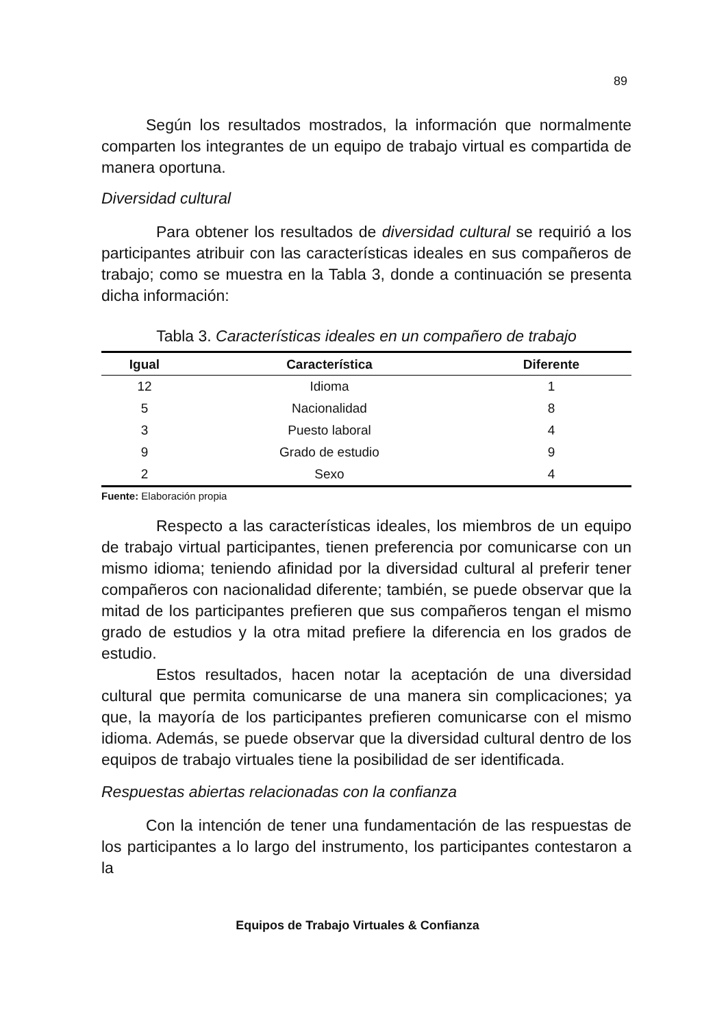89
Según los resultados mostrados, la información que normalmente comparten los integrantes de un equipo de trabajo virtual es compartida de manera oportuna.
Diversidad cultural
Para obtener los resultados de diversidad cultural se requirió a los participantes atribuir con las características ideales en sus compañeros de trabajo; como se muestra en la Tabla 3, donde a continuación se presenta dicha información:
Tabla 3. Características ideales en un compañero de trabajo
| Igual | Característica | Diferente |
| --- | --- | --- |
| 12 | Idioma | 1 |
| 5 | Nacionalidad | 8 |
| 3 | Puesto laboral | 4 |
| 9 | Grado de estudio | 9 |
| 2 | Sexo | 4 |
Fuente: Elaboración propia
Respecto a las características ideales, los miembros de un equipo de trabajo virtual participantes, tienen preferencia por comunicarse con un mismo idioma; teniendo afinidad por la diversidad cultural al preferir tener compañeros con nacionalidad diferente; también, se puede observar que la mitad de los participantes prefieren que sus compañeros tengan el mismo grado de estudios y la otra mitad prefiere la diferencia en los grados de estudio.
Estos resultados, hacen notar la aceptación de una diversidad cultural que permita comunicarse de una manera sin complicaciones; ya que, la mayoría de los participantes prefieren comunicarse con el mismo idioma. Además, se puede observar que la diversidad cultural dentro de los equipos de trabajo virtuales tiene la posibilidad de ser identificada.
Respuestas abiertas relacionadas con la confianza
Con la intención de tener una fundamentación de las respuestas de los participantes a lo largo del instrumento, los participantes contestaron a la
Equipos de Trabajo Virtuales & Confianza